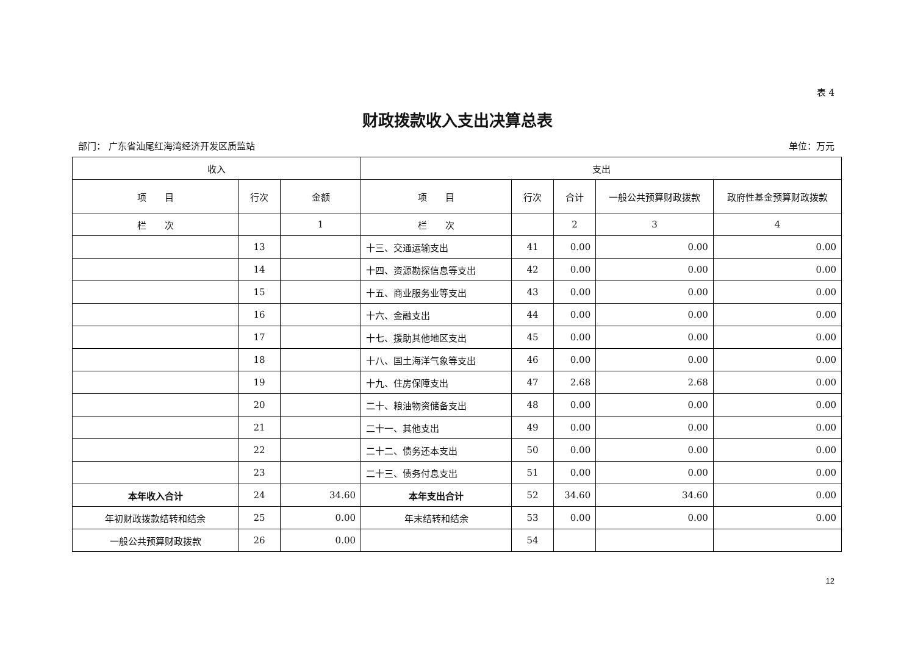表 4
财政拨款收入支出决算总表
部门： 广东省汕尾红海湾经济开发区质监站 单位：万元
| 收入 | | | 支出 | | | | |
| --- | --- | --- | --- | --- | --- | --- | --- |
| 项 目 | 行次 | 金额 | 项 目 | 行次 | 合计 | 一般公共预算财政拨款 | 政府性基金预算财政拨款 |
| 栏 次 | | 1 | 栏 次 | | 2 | 3 | 4 |
| | 13 | | 十三、交通运输支出 | 41 | 0.00 | 0.00 | 0.00 |
| | 14 | | 十四、资源勘探信息等支出 | 42 | 0.00 | 0.00 | 0.00 |
| | 15 | | 十五、商业服务业等支出 | 43 | 0.00 | 0.00 | 0.00 |
| | 16 | | 十六、金融支出 | 44 | 0.00 | 0.00 | 0.00 |
| | 17 | | 十七、援助其他地区支出 | 45 | 0.00 | 0.00 | 0.00 |
| | 18 | | 十八、国土海洋气象等支出 | 46 | 0.00 | 0.00 | 0.00 |
| | 19 | | 十九、住房保障支出 | 47 | 2.68 | 2.68 | 0.00 |
| | 20 | | 二十、粮油物资储备支出 | 48 | 0.00 | 0.00 | 0.00 |
| | 21 | | 二十一、其他支出 | 49 | 0.00 | 0.00 | 0.00 |
| | 22 | | 二十二、债务还本支出 | 50 | 0.00 | 0.00 | 0.00 |
| | 23 | | 二十三、债务付息支出 | 51 | 0.00 | 0.00 | 0.00 |
| 本年收入合计 | 24 | 34.60 | 本年支出合计 | 52 | 34.60 | 34.60 | 0.00 |
| 年初财政拨款结转和结余 | 25 | 0.00 | 年末结转和结余 | 53 | 0.00 | 0.00 | 0.00 |
| 一般公共预算财政拨款 | 26 | 0.00 | | 54 | | | |
12